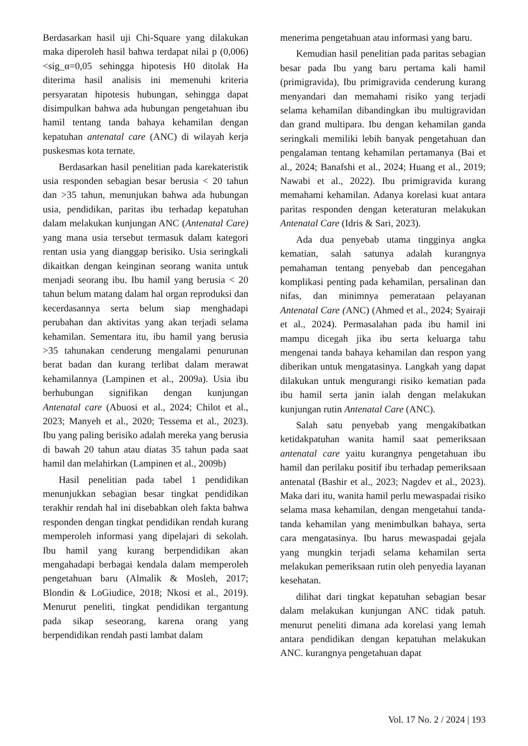Berdasarkan hasil uji Chi-Square yang dilakukan maka diperoleh hasil bahwa terdapat nilai p (0,006)<sig_α=0,05 sehingga hipotesis H0 ditolak Ha diterima hasil analisis ini memenuhi kriteria persyaratan hipotesis hubungan, sehingga dapat disimpulkan bahwa ada hubungan pengetahuan ibu hamil tentang tanda bahaya kehamilan dengan kepatuhan antenatal care (ANC) di wilayah kerja puskesmas kota ternate.
Berdasarkan hasil penelitian pada karekateristik usia responden sebagian besar berusia < 20 tahun dan >35 tahun, menunjukan bahwa ada hubungan usia, pendidikan, paritas ibu terhadap kepatuhan dalam melakukan kunjungan ANC (Antenatal Care) yang mana usia tersebut termasuk dalam kategori rentan usia yang dianggap berisiko. Usia seringkali dikaitkan dengan keinginan seorang wanita untuk menjadi seorang ibu. Ibu hamil yang berusia < 20 tahun belum matang dalam hal organ reproduksi dan kecerdasannya serta belum siap menghadapi perubahan dan aktivitas yang akan terjadi selama kehamilan. Sementara itu, ibu hamil yang berusia >35 tahunakan cenderung mengalami penurunan berat badan dan kurang terlibat dalam merawat kehamilannya (Lampinen et al., 2009a). Usia ibu berhubungan signifikan dengan kunjungan Antenatal care (Abuosi et al., 2024; Chilot et al., 2023; Manyeh et al., 2020; Tessema et al., 2023). Ibu yang paling berisiko adalah mereka yang berusia di bawah 20 tahun atau diatas 35 tahun pada saat hamil dan melahirkan (Lampinen et al., 2009b)
Hasil penelitian pada tabel 1 pendidikan menunjukkan sebagian besar tingkat pendidikan terakhir rendah hal ini disebabkan oleh fakta bahwa responden dengan tingkat pendidikan rendah kurang memperoleh informasi yang dipelajari di sekolah. Ibu hamil yang kurang berpendidikan akan mengahadapi berbagai kendala dalam memperoleh pengetahuan baru (Almalik & Mosleh, 2017; Blondin & LoGiudice, 2018; Nkosi et al., 2019). Menurut peneliti, tingkat pendidikan tergantung pada sikap seseorang, karena orang yang berpendidikan rendah pasti lambat dalam
menerima pengetahuan atau informasi yang baru.
Kemudian hasil penelitian pada paritas sebagian besar pada Ibu yang baru pertama kali hamil (primigravida), Ibu primigravida cenderung kurang menyandari dan memahami risiko yang terjadi selama kehamilan dibandingkan ibu multigravidan dan grand multipara. Ibu dengan kehamilan ganda seringkali memiliki lebih banyak pengetahuan dan pengalaman tentang kehamilan pertamanya (Bai et al., 2024; Banafshi et al., 2024; Huang et al., 2019; Nawabi et al., 2022). Ibu primigravida kurang memahami kehamilan. Adanya korelasi kuat antara paritas responden dengan keteraturan melakukan Antenatal Care (Idris & Sari, 2023).
Ada dua penyebab utama tingginya angka kematian, salah satunya adalah kurangnya pemahaman tentang penyebab dan pencegahan komplikasi penting pada kehamilan, persalinan dan nifas, dan minimnya pemerataan pelayanan Antenatal Care (ANC) (Ahmed et al., 2024; Syairaji et al., 2024). Permasalahan pada ibu hamil ini mampu dicegah jika ibu serta keluarga tahu mengenai tanda bahaya kehamilan dan respon yang diberikan untuk mengatasinya. Langkah yang dapat dilakukan untuk mengurangi risiko kematian pada ibu hamil serta janin ialah dengan melakukan kunjungan rutin Antenatal Care (ANC).
Salah satu penyebab yang mengakibatkan ketidakpatuhan wanita hamil saat pemeriksaan antenatal care yaitu kurangnya pengetahuan ibu hamil dan perilaku positif ibu terhadap pemeriksaan antenatal (Bashir et al., 2023; Nagdev et al., 2023). Maka dari itu, wanita hamil perlu mewaspadai risiko selama masa kehamilan, dengan mengetahui tanda- tanda kehamilan yang menimbulkan bahaya, serta cara mengatasinya. Ibu harus mewaspadai gejala yang mungkin terjadi selama kehamilan serta melakukan pemeriksaan rutin oleh penyedia layanan kesehatan.
dilihat dari tingkat kepatuhan sebagian besar dalam melakukan kunjungan ANC tidak patuh. menurut peneliti dimana ada korelasi yang lemah antara pendidikan dengan kepatuhan melakukan ANC. kurangnya pengetahuan dapat
Vol. 17 No. 2 / 2024 | 193